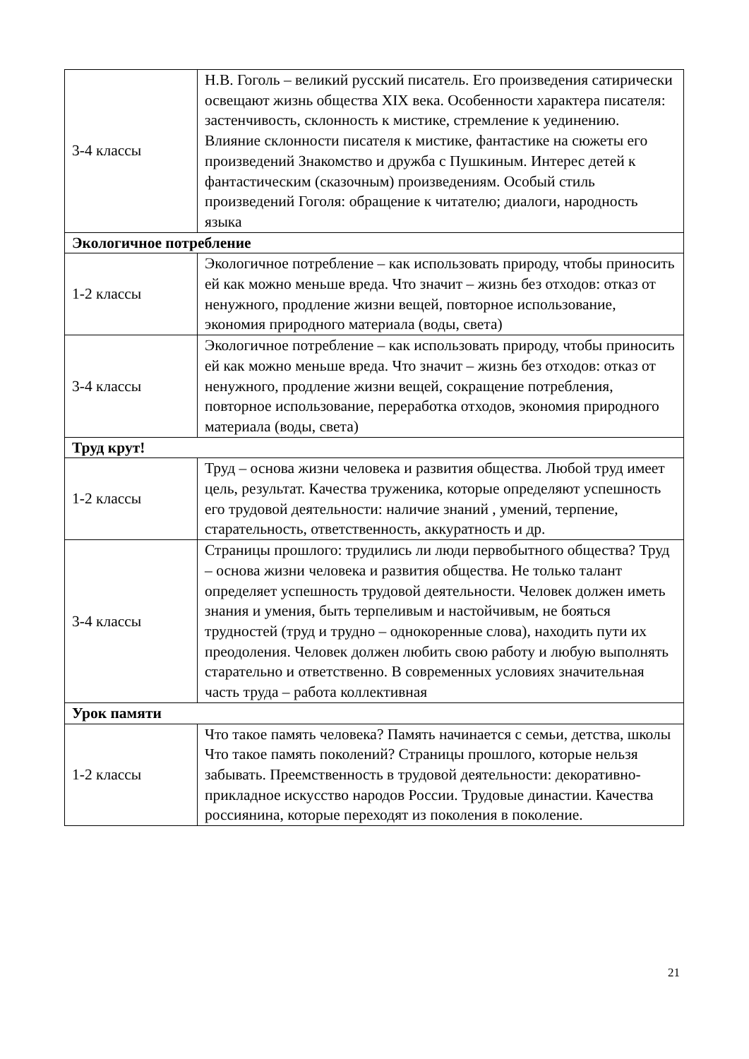| 3-4 классы | Н.В. Гоголь – великий русский писатель. Его произведения сатирически освещают жизнь общества XIX века. Особенности характера писателя: застенчивость, склонность к мистике, стремление к уединению. Влияние склонности писателя к мистике, фантастике на сюжеты его произведений Знакомство и дружба с Пушкиным. Интерес детей к фантастическим (сказочным) произведениям. Особый стиль произведений Гоголя: обращение к читателю; диалоги, народность языка |
| Экологичное потребление | |
| 1-2 классы | Экологичное потребление – как использовать природу, чтобы приносить ей как можно меньше вреда. Что значит – жизнь без отходов: отказ от ненужного, продление жизни вещей, повторное использование, экономия природного материала (воды, света) |
| 3-4 классы | Экологичное потребление – как использовать природу, чтобы приносить ей как можно меньше вреда. Что значит – жизнь без отходов: отказ от ненужного, продление жизни вещей, сокращение потребления, повторное использование, переработка отходов, экономия природного материала (воды, света) |
| Труд крут! | |
| 1-2 классы | Труд – основа жизни человека и развития общества. Любой труд имеет цель, результат. Качества труженика, которые определяют успешность его трудовой деятельности: наличие знаний , умений, терпение, старательность, ответственность, аккуратность и др. |
| 3-4 классы | Страницы прошлого: трудились ли люди первобытного общества? Труд – основа жизни человека и развития общества. Не только талант определяет успешность трудовой деятельности. Человек должен иметь знания и умения, быть терпеливым и настойчивым, не бояться трудностей (труд и трудно – однокоренные слова), находить пути их преодоления. Человек должен любить свою работу и любую выполнять старательно и ответственно. В современных условиях значительная часть труда – работа коллективная |
| Урок памяти | |
| 1-2 классы | Что такое память человека? Память начинается с семьи, детства, школы Что такое память поколений? Страницы прошлого, которые нельзя забывать. Преемственность в трудовой деятельности: декоративно-прикладное искусство народов России. Трудовые династии. Качества россиянина, которые переходят из поколения в поколение. |
21